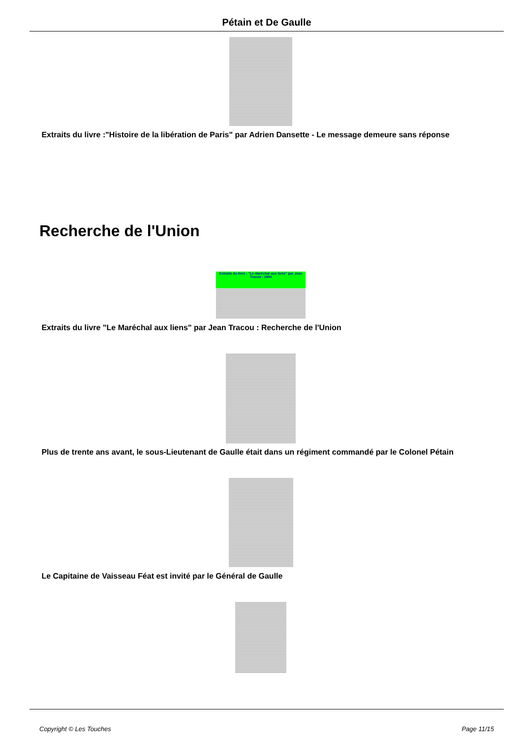Pétain et De Gaulle
Extraits du livre :"Histoire de la libération de Paris" par Adrien Dansette - Le message demeure sans réponse
Recherche de l'Union
Extraits du livre : "Le Maréchal aux liens" par Jean Tracou - 1944
Extraits du livre "Le Maréchal aux liens" par Jean Tracou : Recherche de l'Union
Plus de trente ans avant, le sous-Lieutenant de Gaulle était dans un régiment commandé par le Colonel Pétain
Le Capitaine de Vaisseau Féat est invité par le Général de Gaulle
Copyright © Les Touches Page 11/15